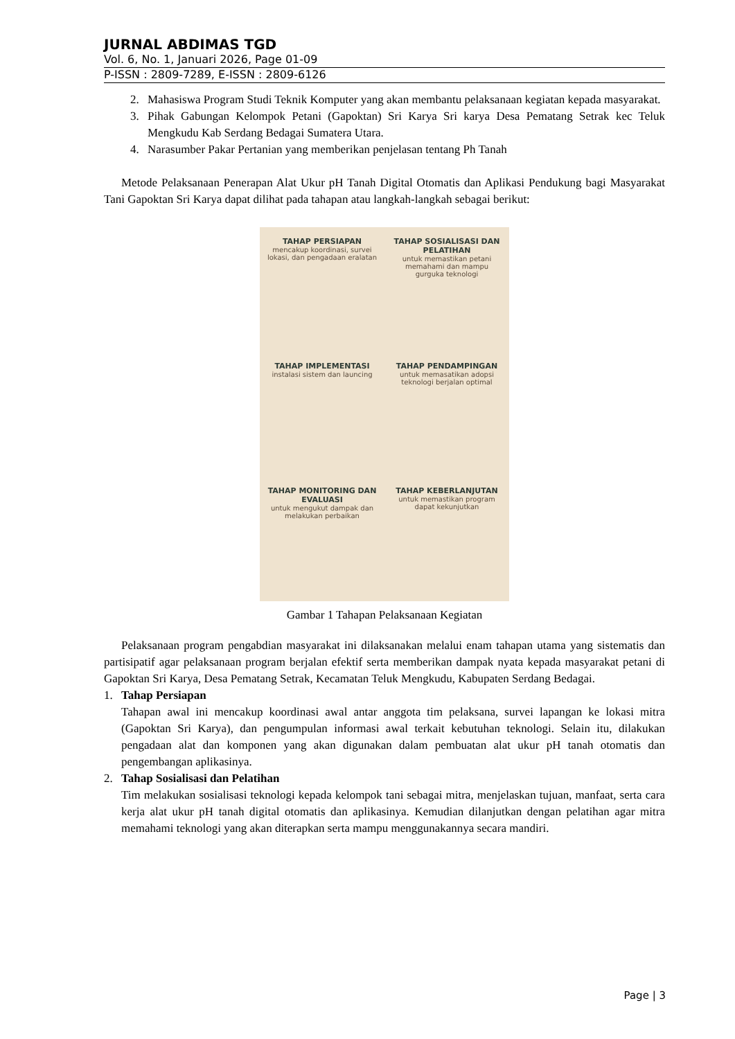JURNAL ABDIMAS TGD
Vol. 6, No. 1, Januari 2026, Page 01-09
P-ISSN : 2809-7289, E-ISSN : 2809-6126
2. Mahasiswa Program Studi Teknik Komputer yang akan membantu pelaksanaan kegiatan kepada masyarakat.
3. Pihak Gabungan Kelompok Petani (Gapoktan) Sri Karya Sri karya Desa Pematang Setrak kec Teluk Mengkudu Kab Serdang Bedagai Sumatera Utara.
4. Narasumber Pakar Pertanian yang memberikan penjelasan tentang Ph Tanah
Metode Pelaksanaan Penerapan Alat Ukur pH Tanah Digital Otomatis dan Aplikasi Pendukung bagi Masyarakat Tani Gapoktan Sri Karya dapat dilihat pada tahapan atau langkah-langkah sebagai berikut:
TAHAP PERSIAPAN
mencakup koordinasi, survei lokasi, dan pengadaan eralatan
TAHAP SOSIALISASI DAN PELATIHAN
untuk memastikan petani memahami dan mampu gurguka teknologi
TAHAP IMPLEMENTASI
instalasi sistem dan launcing
TAHAP PENDAMPINGAN
untuk memasatikan adopsi teknologi berjalan optimal
TAHAP MONITORING DAN EVALUASI
untuk mengukut dampak dan melakukan perbaikan
TAHAP KEBERLANJUTAN
untuk memastikan program dapat kekunjutkan
Gambar 1 Tahapan Pelaksanaan Kegiatan
Pelaksanaan program pengabdian masyarakat ini dilaksanakan melalui enam tahapan utama yang sistematis dan partisipatif agar pelaksanaan program berjalan efektif serta memberikan dampak nyata kepada masyarakat petani di Gapoktan Sri Karya, Desa Pematang Setrak, Kecamatan Teluk Mengkudu, Kabupaten Serdang Bedagai.
1. Tahap Persiapan
Tahapan awal ini mencakup koordinasi awal antar anggota tim pelaksana, survei lapangan ke lokasi mitra (Gapoktan Sri Karya), dan pengumpulan informasi awal terkait kebutuhan teknologi. Selain itu, dilakukan pengadaan alat dan komponen yang akan digunakan dalam pembuatan alat ukur pH tanah otomatis dan pengembangan aplikasinya.
2. Tahap Sosialisasi dan Pelatihan
Tim melakukan sosialisasi teknologi kepada kelompok tani sebagai mitra, menjelaskan tujuan, manfaat, serta cara kerja alat ukur pH tanah digital otomatis dan aplikasinya. Kemudian dilanjutkan dengan pelatihan agar mitra memahami teknologi yang akan diterapkan serta mampu menggunakannya secara mandiri.
Page | 3